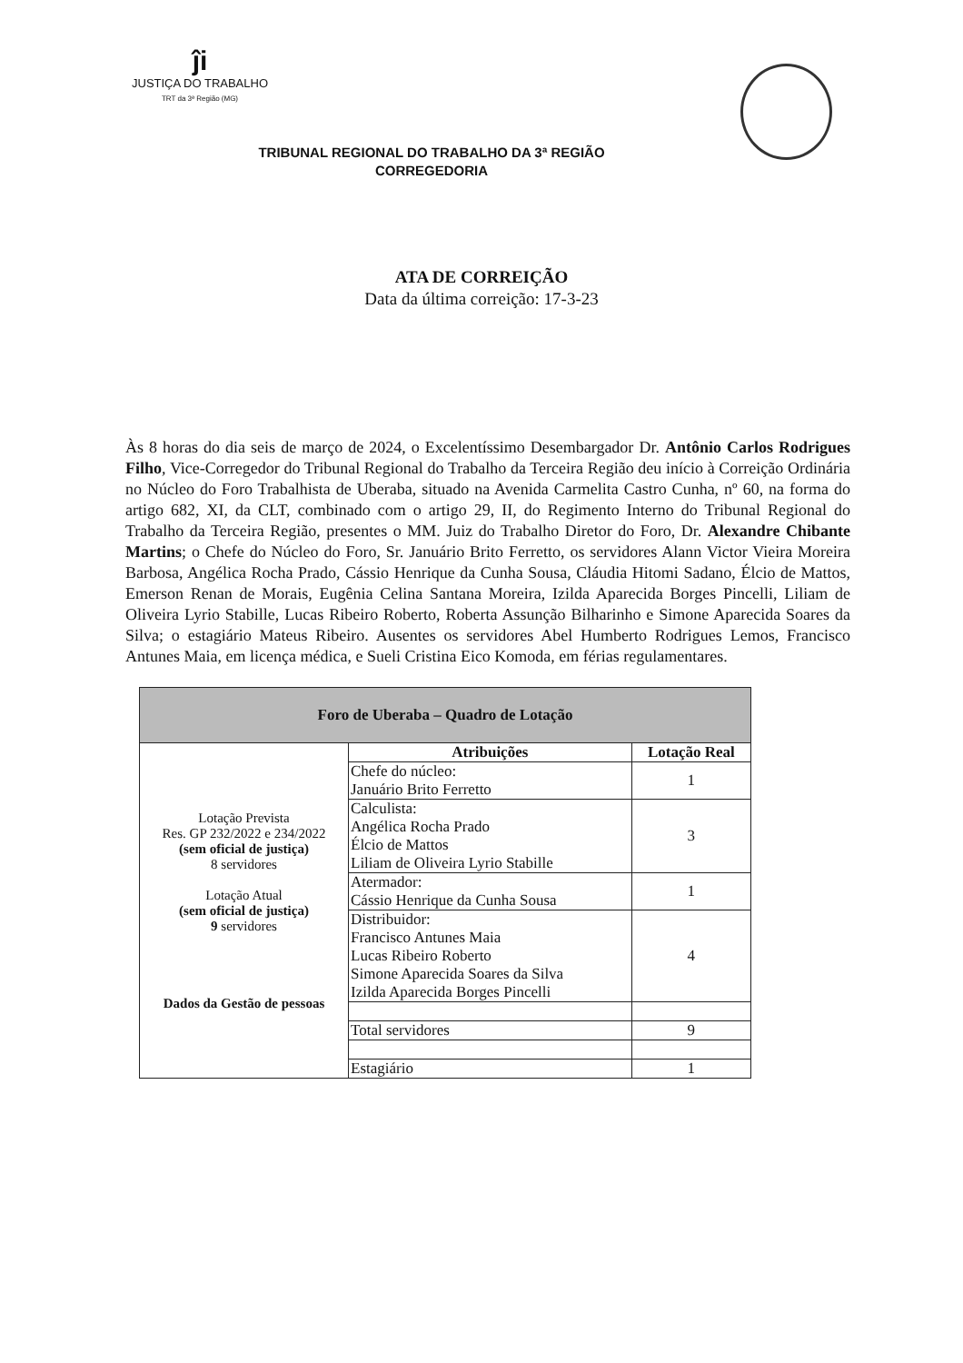ĵi
JUSTIÇA DO TRABALHO
TRT da 3ª Região (MG)
TRIBUNAL REGIONAL DO TRABALHO DA 3ª REGIÃO
CORREGEDORIA
ATA DE CORREIÇÃO
Data da última correição: 17-3-23
Às 8 horas do dia seis de março de 2024, o Excelentíssimo Desembargador Dr. Antônio Carlos Rodrigues Filho, Vice-Corregedor do Tribunal Regional do Trabalho da Terceira Região deu início à Correição Ordinária no Núcleo do Foro Trabalhista de Uberaba, situado na Avenida Carmelita Castro Cunha, nº 60, na forma do artigo 682, XI, da CLT, combinado com o artigo 29, II, do Regimento Interno do Tribunal Regional do Trabalho da Terceira Região, presentes o MM. Juiz do Trabalho Diretor do Foro, Dr. Alexandre Chibante Martins; o Chefe do Núcleo do Foro, Sr. Januário Brito Ferretto, os servidores Alann Victor Vieira Moreira Barbosa, Angélica Rocha Prado, Cássio Henrique da Cunha Sousa, Cláudia Hitomi Sadano, Élcio de Mattos, Emerson Renan de Morais, Eugênia Celina Santana Moreira, Izilda Aparecida Borges Pincelli, Liliam de Oliveira Lyrio Stabille, Lucas Ribeiro Roberto, Roberta Assunção Bilharinho e Simone Aparecida Soares da Silva; o estagiário Mateus Ribeiro. Ausentes os servidores Abel Humberto Rodrigues Lemos, Francisco Antunes Maia, em licença médica, e Sueli Cristina Eico Komoda, em férias regulamentares.
| Foro de Uberaba – Quadro de Lotação | | |
| --- | --- | --- |
| Lotação Prevista Res. GP 232/2022 e 234/2022 (sem oficial de justiça) 8 servidores Lotação Atual (sem oficial de justiça) 9 servidores Dados da Gestão de pessoas | Atribuições | Lotação Real |
| | Chefe do núcleo: Januário Brito Ferretto | 1 |
| | Calculista: Angélica Rocha Prado Élcio de Mattos Liliam de Oliveira Lyrio Stabille | 3 |
| | Atermador: Cássio Henrique da Cunha Sousa | 1 |
| | Distribuidor: Francisco Antunes Maia Lucas Ribeiro Roberto Simone Aparecida Soares da Silva Izilda Aparecida Borges Pincelli | 4 |
| | Total servidores | 9 |
| | Estagiário | 1 |